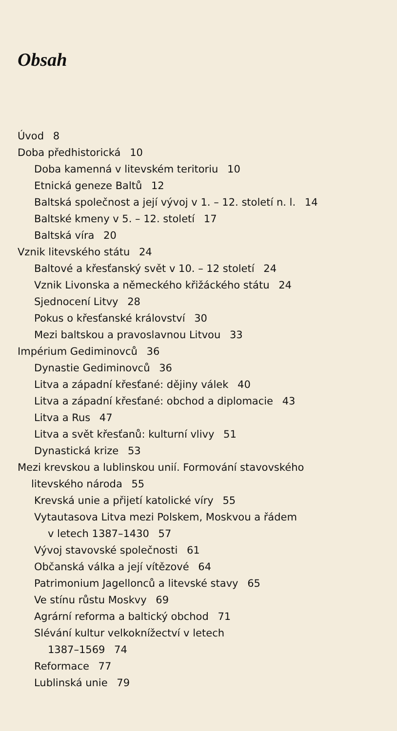Obsah
Úvod 8
Doba předhistorická 10
Doba kamenná v litevském teritoriu 10
Etnická geneze Baltů 12
Baltská společnost a její vývoj v 1. – 12. století n. l. 14
Baltské kmeny v 5. – 12. století 17
Baltská víra 20
Vznik litevského státu 24
Baltové a křesťanský svět v 10. – 12 století 24
Vznik Livonska a německého křižáckého státu 24
Sjednocení Litvy 28
Pokus o křesťanské království 30
Mezi baltskou a pravoslavnou Litvou 33
Impérium Gediminovců 36
Dynastie Gediminovců 36
Litva a západní křesťané: dějiny válek 40
Litva a západní křesťané: obchod a diplomacie 43
Litva a Rus 47
Litva a svět křesťanů: kulturní vlivy 51
Dynastická krize 53
Mezi krevskou a lublinskou unií. Formování stavovského
litevského národa 55
Krevská unie a přijetí katolické víry 55
Vytautasova Litva mezi Polskem, Moskvou a řádem
v letech 1387–1430 57
Vývoj stavovské společnosti 61
Občanská válka a její vítězové 64
Patrimonium Jagellonců a litevské stavy 65
Ve stínu růstu Moskvy 69
Agrární reforma a baltický obchod 71
Slévání kultur velkoknížectví v letech
1387–1569 74
Reformace 77
Lublinská unie 79